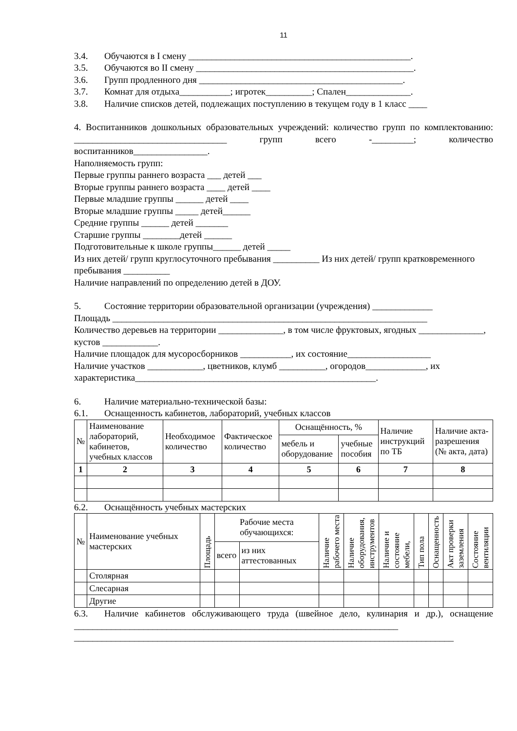11
3.4. Обучаются в I смену ________________________________________________.
3.5. Обучаются во II смену _______________________________________________.
3.6. Групп продленного дня ____________________________________________.
3.7. Комнат для отдыха___________; игротек__________; Спален______________.
3.8. Наличие списков детей, подлежащих поступлению в текущем году в 1 класс ____
4. Воспитанников дошкольных образовательных учреждений: количество групп по комплектованию: _________________________________ групп всего -_________; количество воспитанников________________.
Наполняемость групп:
Первые группы раннего возраста ___ детей ___
Вторые группы раннего возраста ____ детей ____
Первые младшие группы ______ детей ____
Вторые младшие группы _____ детей______
Средние группы ______ детей _______
Старшие группы ________детей ______
Подготовительные к школе группы______ детей _____
Из них детей/ групп круглосуточного пребывания __________ Из них детей/ групп кратковременного пребывания __________
Наличие направлений по определению детей в ДОУ.
5. Состояние территории образовательной организации (учреждения) _____________
Площадь ____________________________________________________________________
Количество деревьев на территории ______________, в том числе фруктовых, ягодных ______________, кустов ____________.
Наличие площадок для мусоросборников ___________, их состояние__________________
Наличие участков ____________, цветников, клумб __________, огородов_____________, их характеристика____________________________________________________.
6. Наличие материально-технической базы:
6.1. Оснащенность кабинетов, лабораторий, учебных классов
| № | Наименование лабораторий, кабинетов, учебных классов | Необходимое количество | Фактическое количество | Оснащённость, % | | Наличие инструкций по ТБ | Наличие акта-разрешения (№ акта, дата) |
| | | | | мебель и оборудование | учебные пособия | | |
| 1 | 2 | 3 | 4 | 5 | 6 | 7 | 8 |
6.2. Оснащённость учебных мастерских
| № | Наименование учебных мастерских | Площадь | Рабочие места обучающихся: | | Наличие рабочего места | Наличие оборудования, инструментов | Наличие и состояние мебели, | Тип пола | Оснащенность | Акт проверки заземления | Состояние вентиляции |
| | | | всего | из них аттестованных | | | | | | | |
| | Столярная | | | | | | | | | | |
| | Слесарная | | | | | | | | | | |
| | Другие | | | | | | | | | | |
6.3. Наличие кабинетов обслуживающего труда (швейное дело, кулинария и др.), оснащение ______________________________________________________________________
__________________________________________________________________________________